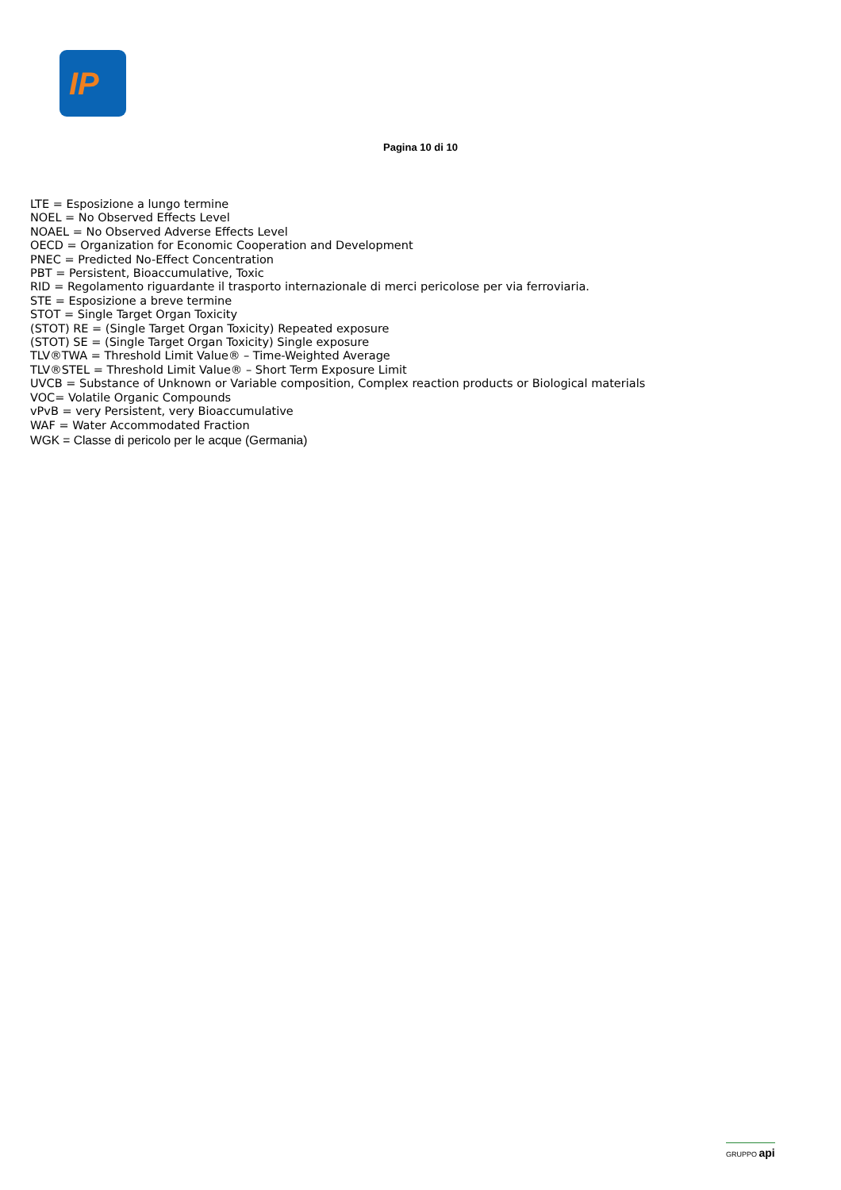IP
Pagina 10 di 10
LTE = Esposizione a lungo termine
NOEL = No Observed Effects Level
NOAEL = No Observed Adverse Effects Level
OECD = Organization for Economic Cooperation and Development
PNEC = Predicted No-Effect Concentration
PBT = Persistent, Bioaccumulative, Toxic
RID = Regolamento riguardante il trasporto internazionale di merci pericolose per via ferroviaria.
STE = Esposizione a breve termine
STOT = Single Target Organ Toxicity
(STOT) RE = (Single Target Organ Toxicity) Repeated exposure
(STOT) SE = (Single Target Organ Toxicity) Single exposure
TLV®TWA = Threshold Limit Value® – Time-Weighted Average
TLV®STEL = Threshold Limit Value® – Short Term Exposure Limit
UVCB = Substance of Unknown or Variable composition, Complex reaction products or Biological materials
VOC= Volatile Organic Compounds
vPvB = very Persistent, very Bioaccumulative
WAF = Water Accommodated Fraction
WGK = Classe di pericolo per le acque (Germania)
GRUPPO api